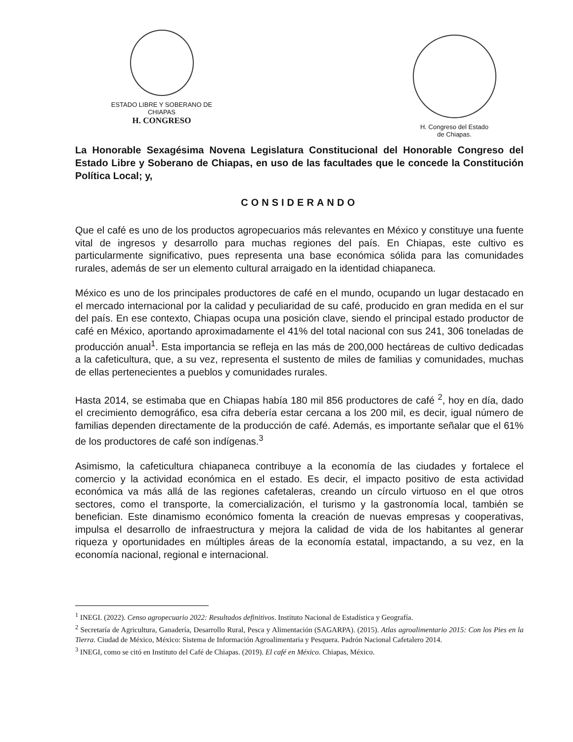ESTADO LIBRE Y SOBERANO DE
CHIAPAS
H. CONGRESO
H. Congreso del Estado
de Chiapas.
La Honorable Sexagésima Novena Legislatura Constitucional del Honorable Congreso del Estado Libre y Soberano de Chiapas, en uso de las facultades que le concede la Constitución Política Local; y,
CONSIDERANDO
Que el café es uno de los productos agropecuarios más relevantes en México y constituye una fuente vital de ingresos y desarrollo para muchas regiones del país. En Chiapas, este cultivo es particularmente significativo, pues representa una base económica sólida para las comunidades rurales, además de ser un elemento cultural arraigado en la identidad chiapaneca.
México es uno de los principales productores de café en el mundo, ocupando un lugar destacado en el mercado internacional por la calidad y peculiaridad de su café, producido en gran medida en el sur del país. En ese contexto, Chiapas ocupa una posición clave, siendo el principal estado productor de café en México, aportando aproximadamente el 41% del total nacional con sus 241, 306 toneladas de producción anual<sup>1</sup>. Esta importancia se refleja en las más de 200,000 hectáreas de cultivo dedicadas a la cafeticultura, que, a su vez, representa el sustento de miles de familias y comunidades, muchas de ellas pertenecientes a pueblos y comunidades rurales.
Hasta 2014, se estimaba que en Chiapas había 180 mil 856 productores de café <sup>2</sup>, hoy en día, dado el crecimiento demográfico, esa cifra debería estar cercana a los 200 mil, es decir, igual número de familias dependen directamente de la producción de café. Además, es importante señalar que el 61% de los productores de café son indígenas.<sup>3</sup>
Asimismo, la cafeticultura chiapaneca contribuye a la economía de las ciudades y fortalece el comercio y la actividad económica en el estado. Es decir, el impacto positivo de esta actividad económica va más allá de las regiones cafetaleras, creando un círculo virtuoso en el que otros sectores, como el transporte, la comercialización, el turismo y la gastronomía local, también se benefician. Este dinamismo económico fomenta la creación de nuevas empresas y cooperativas, impulsa el desarrollo de infraestructura y mejora la calidad de vida de los habitantes al generar riqueza y oportunidades en múltiples áreas de la economía estatal, impactando, a su vez, en la economía nacional, regional e internacional.
<sup>1</sup> INEGI. (2022). Censo agropecuario 2022: Resultados definitivos. Instituto Nacional de Estadística y Geografía.
<sup>2</sup> Secretaría de Agricultura, Ganadería, Desarrollo Rural, Pesca y Alimentación (SAGARPA). (2015). Atlas agroalimentario 2015: Con los Pies en la Tierra. Ciudad de México, México: Sistema de Información Agroalimentaria y Pesquera. Padrón Nacional Cafetalero 2014.
<sup>3</sup> INEGI, como se citó en Instituto del Café de Chiapas. (2019). El café en México. Chiapas, México.